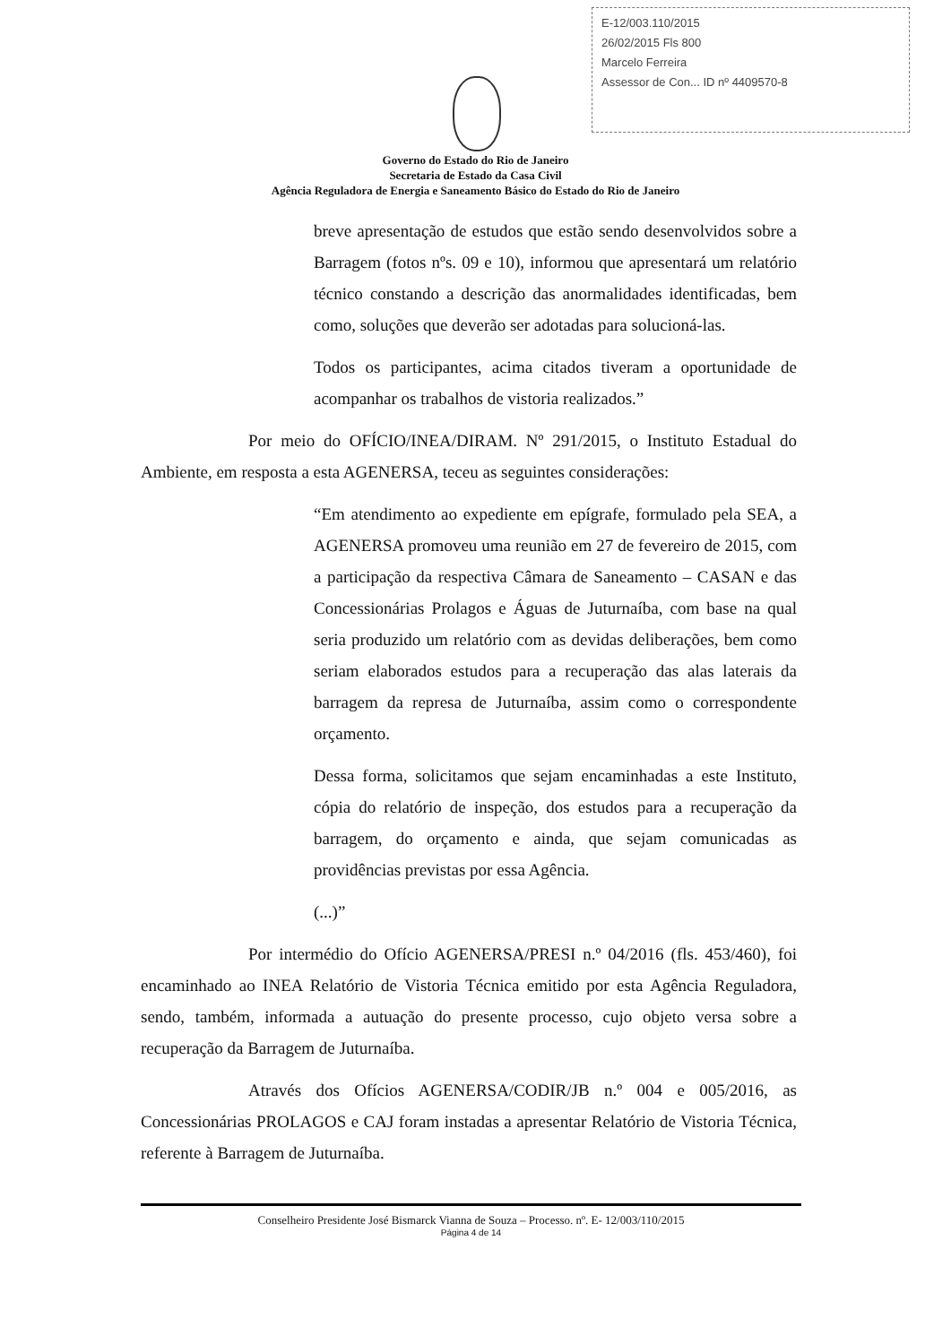E-12/003.110/2015
26/02/2015 Fls 800
Marcelo Ferreira
Assessor de Con... ID nº 4409570-8
Governo do Estado do Rio de Janeiro
Secretaria de Estado da Casa Civil
Agência Reguladora de Energia e Saneamento Básico do Estado do Rio de Janeiro
breve apresentação de estudos que estão sendo desenvolvidos sobre a Barragem (fotos nºs. 09 e 10), informou que apresentará um relatório técnico constando a descrição das anormalidades identificadas, bem como, soluções que deverão ser adotadas para solucioná-las.
Todos os participantes, acima citados tiveram a oportunidade de acompanhar os trabalhos de vistoria realizados.”
Por meio do OFÍCIO/INEA/DIRAM. Nº 291/2015, o Instituto Estadual do Ambiente, em resposta a esta AGENERSA, teceu as seguintes considerações:
“Em atendimento ao expediente em epígrafe, formulado pela SEA, a AGENERSA promoveu uma reunião em 27 de fevereiro de 2015, com a participação da respectiva Câmara de Saneamento – CASAN e das Concessionárias Prolagos e Águas de Juturnaíba, com base na qual seria produzido um relatório com as devidas deliberações, bem como seriam elaborados estudos para a recuperação das alas laterais da barragem da represa de Juturnaíba, assim como o correspondente orçamento.
Dessa forma, solicitamos que sejam encaminhadas a este Instituto, cópia do relatório de inspeção, dos estudos para a recuperação da barragem, do orçamento e ainda, que sejam comunicadas as providências previstas por essa Agência.
(...)”
Por intermédio do Ofício AGENERSA/PRESI n.º 04/2016 (fls. 453/460), foi encaminhado ao INEA Relatório de Vistoria Técnica emitido por esta Agência Reguladora, sendo, também, informada a autuação do presente processo, cujo objeto versa sobre a recuperação da Barragem de Juturnaíba.
Através dos Ofícios AGENERSA/CODIR/JB n.º 004 e 005/2016, as Concessionárias PROLAGOS e CAJ foram instadas a apresentar Relatório de Vistoria Técnica, referente à Barragem de Juturnaíba.
Conselheiro Presidente José Bismarck Vianna de Souza – Processo. nº. E- 12/003/110/2015
Página 4 de 14